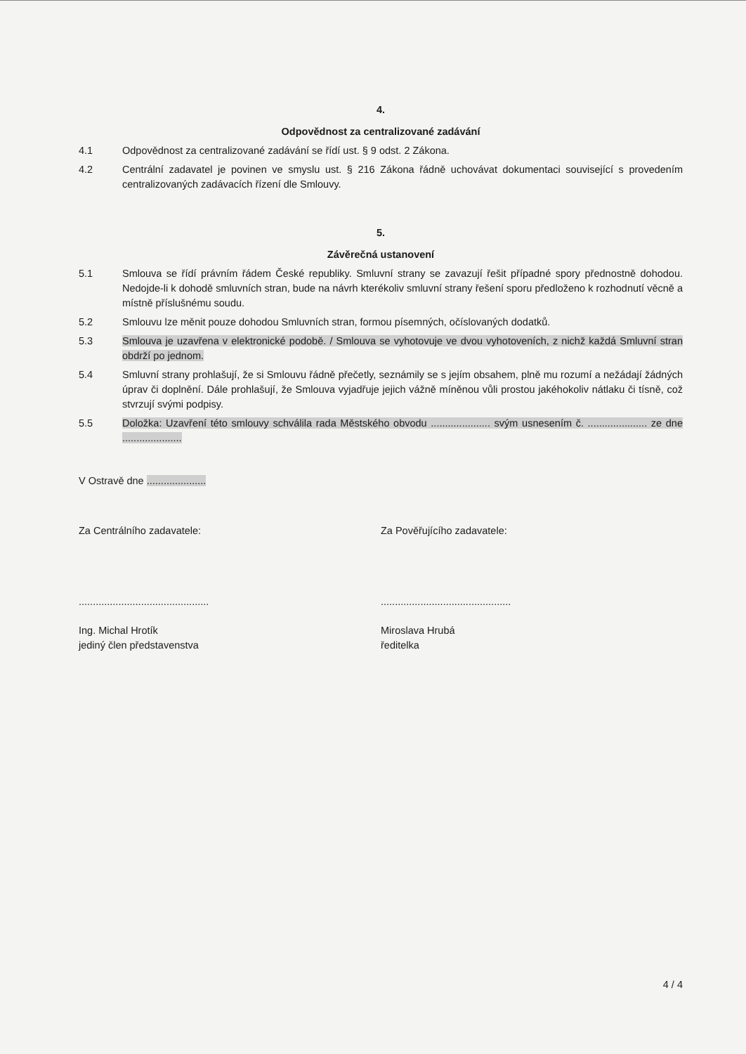4.
Odpovědnost za centralizované zadávání
4.1 Odpovědnost za centralizované zadávání se řídí ust. § 9 odst. 2 Zákona.
4.2 Centrální zadavatel je povinen ve smyslu ust. § 216 Zákona řádně uchovávat dokumentaci související s provedením centralizovaných zadávacích řízení dle Smlouvy.
5.
Závěrečná ustanovení
5.1 Smlouva se řídí právním řádem České republiky. Smluvní strany se zavazují řešit případné spory přednostně dohodou. Nedojde-li k dohodě smluvních stran, bude na návrh kterékoliv smluvní strany řešení sporu předloženo k rozhodnutí věcně a místně příslušnému soudu.
5.2 Smlouvu lze měnit pouze dohodou Smluvních stran, formou písemných, očíslovaných dodatků.
5.3 Smlouva je uzavřena v elektronické podobě. / Smlouva se vyhotovuje ve dvou vyhotoveních, z nichž každá Smluvní stran obdrží po jednom.
5.4 Smluvní strany prohlašují, že si Smlouvu řádně přečetly, seznámily se s jejím obsahem, plně mu rozumí a nežádají žádných úprav či doplnění. Dále prohlašují, že Smlouva vyjadřuje jejich vážně míněnou vůli prostou jakéhokoliv nátlaku či tísně, což stvrzují svými podpisy.
5.5 Doložka: Uzavření této smlouvy schválila rada Městského obvodu ..................... svým usnesením č. ..................... ze dne .....................
V Ostravě dne .....................
Za Centrálního zadavatele:
..............................................
Ing. Michal Hrotík
jediný člen představenstva
Za Pověřujícího zadavatele:
..............................................
Miroslava Hrubá
ředitelka
4 / 4